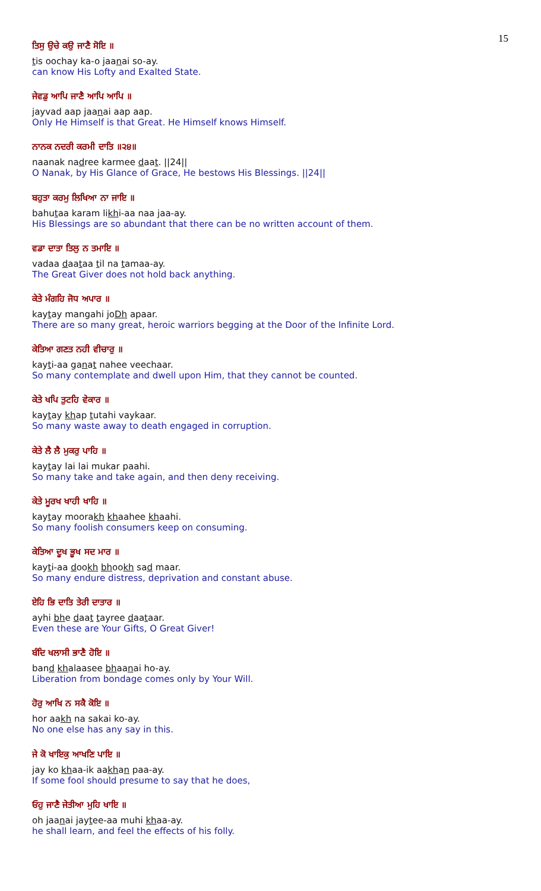15
ਤਿਸੁ ਉਚੇ ਕਉ ਜਾਣੈ ਸੋਇ ॥
tis oochay ka-o jaanai so-ay.
can know His Lofty and Exalted State.
ਜੇਵਡੁ ਆਪਿ ਜਾਣੈ ਆਪਿ ਆਪਿ ॥
jayvad aap jaanai aap aap.
Only He Himself is that Great. He Himself knows Himself.
ਨਾਨਕ ਨਦਰੀ ਕਰਮੀ ਦਾਤਿ ॥੨੪॥
naanak nadree karmee daat. ||24||
O Nanak, by His Glance of Grace, He bestows His Blessings. ||24||
ਬਹੁਤਾ ਕਰਮੁ ਲਿਖਿਆ ਨਾ ਜਾਇ ॥
bahutaa karam likhi-aa naa jaa-ay.
His Blessings are so abundant that there can be no written account of them.
ਵਡਾ ਦਾਤਾ ਤਿਲੁ ਨ ਤਮਾਇ ॥
vadaa daataa til na tamaa-ay.
The Great Giver does not hold back anything.
ਕੇਤੇ ਮੰਗਹਿ ਜੋਧ ਅਪਾਰ ॥
kaytay mangahi joDh apaar.
There are so many great, heroic warriors begging at the Door of the Infinite Lord.
ਕੇਤਿਆ ਗਣਤ ਨਹੀ ਵੀਚਾਰੁ ॥
kayti-aa ganat nahee veechaar.
So many contemplate and dwell upon Him, that they cannot be counted.
ਕੇਤੇ ਖਪਿ ਤੁਟਹਿ ਵੇਕਾਰ ॥
kaytay khap tutahi vaykaar.
So many waste away to death engaged in corruption.
ਕੇਤੇ ਲੈ ਲੈ ਮੁਕਰੁ ਪਾਹਿ ॥
kaytay lai lai mukar paahi.
So many take and take again, and then deny receiving.
ਕੇਤੇ ਮੂਰਖ ਖਾਹੀ ਖਾਹਿ ॥
kaytay moorakh khaahee khaahi.
So many foolish consumers keep on consuming.
ਕੇਤਿਆ ਦੂਖ ਭੂਖ ਸਦ ਮਾਰ ॥
kayti-aa dookh bhookh sad maar.
So many endure distress, deprivation and constant abuse.
ਏਹਿ ਭਿ ਦਾਤਿ ਤੇਰੀ ਦਾਤਾਰ ॥
ayhi bhe daat tayree daataar.
Even these are Your Gifts, O Great Giver!
ਬੰਦਿ ਖਲਾਸੀ ਭਾਣੈ ਹੋਇ ॥
band khalaasee bhaanai ho-ay.
Liberation from bondage comes only by Your Will.
ਹੋਰੁ ਆਖਿ ਨ ਸਕੈ ਕੋਇ ॥
hor aakh na sakai ko-ay.
No one else has any say in this.
ਜੇ ਕੋ ਖਾਇਕੁ ਆਖਣਿ ਪਾਇ ॥
jay ko khaa-ik aakhan paa-ay.
If some fool should presume to say that he does,
ਓਹੁ ਜਾਣੈ ਜੇਤੀਆ ਮੁਹਿ ਖਾਇ ॥
oh jaanai jaytee-aa muhi khaa-ay.
he shall learn, and feel the effects of his folly.